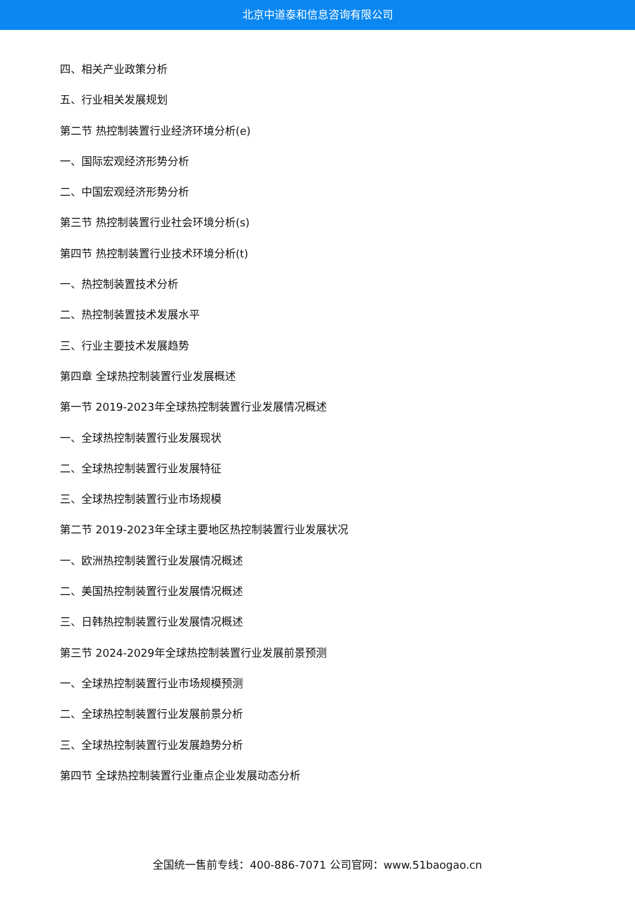北京中道泰和信息咨询有限公司
四、相关产业政策分析
五、行业相关发展规划
第二节 热控制装置行业经济环境分析(e)
一、国际宏观经济形势分析
二、中国宏观经济形势分析
第三节 热控制装置行业社会环境分析(s)
第四节 热控制装置行业技术环境分析(t)
一、热控制装置技术分析
二、热控制装置技术发展水平
三、行业主要技术发展趋势
第四章 全球热控制装置行业发展概述
第一节 2019-2023年全球热控制装置行业发展情况概述
一、全球热控制装置行业发展现状
二、全球热控制装置行业发展特征
三、全球热控制装置行业市场规模
第二节 2019-2023年全球主要地区热控制装置行业发展状况
一、欧洲热控制装置行业发展情况概述
二、美国热控制装置行业发展情况概述
三、日韩热控制装置行业发展情况概述
第三节 2024-2029年全球热控制装置行业发展前景预测
一、全球热控制装置行业市场规模预测
二、全球热控制装置行业发展前景分析
三、全球热控制装置行业发展趋势分析
第四节 全球热控制装置行业重点企业发展动态分析
全国统一售前专线：400-886-7071 公司官网：www.51baogao.cn